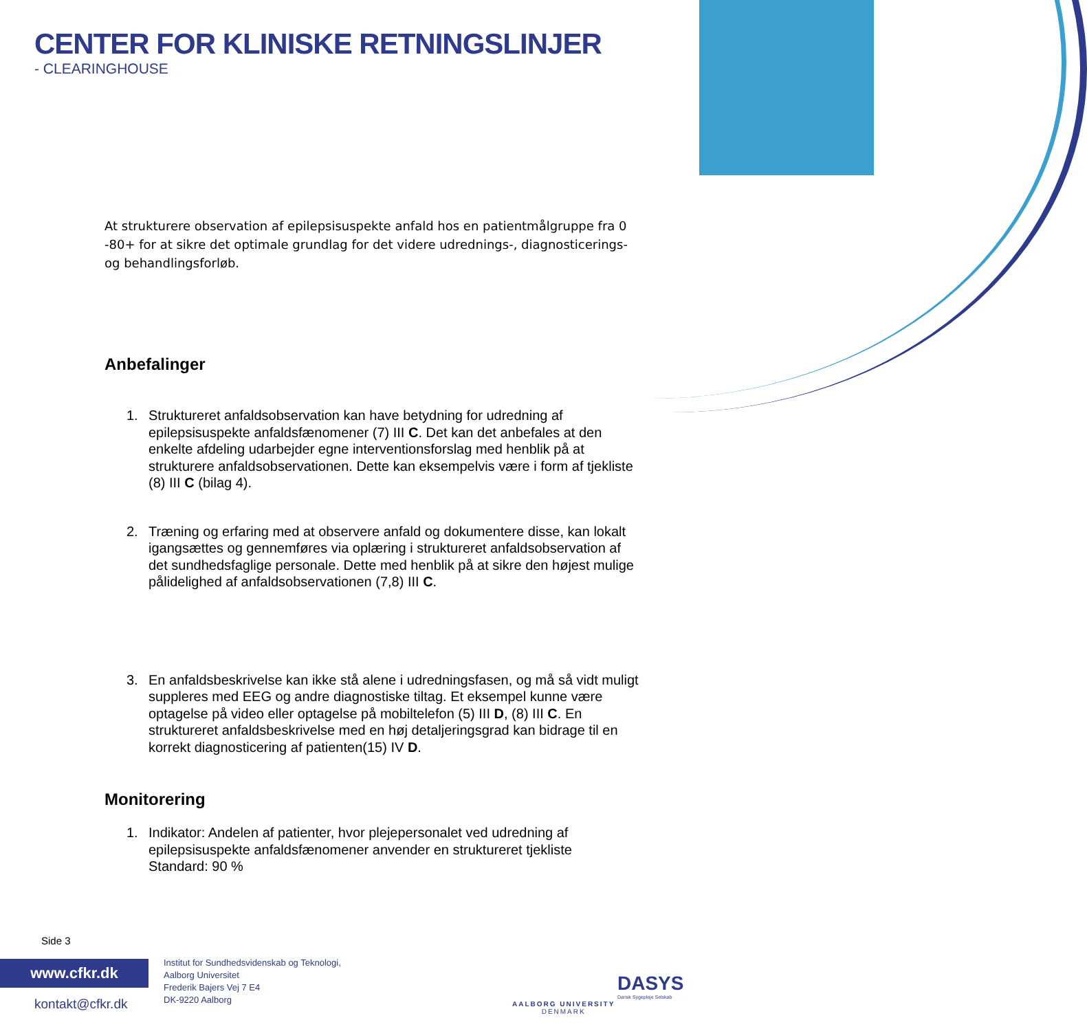CENTER FOR KLINISKE RETNINGSLINJER
- CLEARINGHOUSE
At strukturere observation af epilepsisuspekte anfald hos en patientmålgruppe fra 0 -80+ for at sikre det optimale grundlag for det videre udrednings-, diagnosticerings- og behandlingsforløb.
Anbefalinger
1. Struktureret anfaldsobservation kan have betydning for udredning af epilepsisuspekte anfaldsfænomener (7) III C. Det kan det anbefales at den enkelte afdeling udarbejder egne interventionsforslag med henblik på at strukturere anfaldsobservationen. Dette kan eksempelvis være i form af tjekliste (8) III C (bilag 4).
2. Træning og erfaring med at observere anfald og dokumentere disse, kan lokalt igangsættes og gennemføres via oplæring i struktureret anfaldsobservation af det sundhedsfaglige personale. Dette med henblik på at sikre den højest mulige pålidelighed af anfaldsobservationen (7,8) III C.
3. En anfaldsbeskrivelse kan ikke stå alene i udredningsfasen, og må så vidt muligt suppleres med EEG og andre diagnostiske tiltag. Et eksempel kunne være optagelse på video eller optagelse på mobiltelefon (5) III D, (8) III C. En struktureret anfaldsbeskrivelse med en høj detaljeringsgrad kan bidrage til en korrekt diagnosticering af patienten(15) IV D.
Monitorering
1. Indikator: Andelen af patienter, hvor plejepersonalet ved udredning af epilepsisuspekte anfaldsfænomener anvender en struktureret tjekliste
Standard: 90 %
Side 3
www.cfkr.dk
kontakt@cfkr.dk
Institut for Sundhedsvidenskab og Teknologi,
Aalborg Universitet
Frederik Bajers Vej 7 E4
DK-9220 Aalborg
AALBORG UNIVERSITY
DENMARK
DASYS
Dansk Sygepleje Selskab